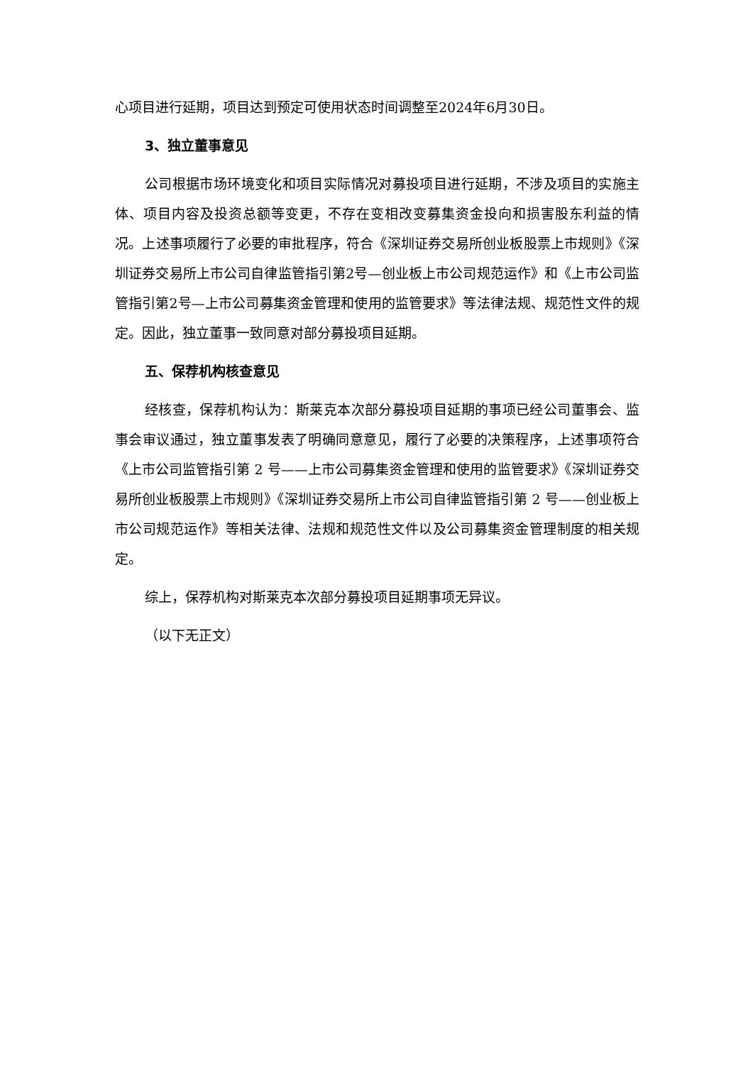心项目进行延期，项目达到预定可使用状态时间调整至2024年6月30日。
3、独立董事意见
公司根据市场环境变化和项目实际情况对募投项目进行延期，不涉及项目的实施主体、项目内容及投资总额等变更，不存在变相改变募集资金投向和损害股东利益的情况。上述事项履行了必要的审批程序，符合《深圳证券交易所创业板股票上市规则》《深圳证券交易所上市公司自律监管指引第2号—创业板上市公司规范运作》和《上市公司监管指引第2号—上市公司募集资金管理和使用的监管要求》等法律法规、规范性文件的规定。因此，独立董事一致同意对部分募投项目延期。
五、保荐机构核查意见
经核查，保荐机构认为：斯莱克本次部分募投项目延期的事项已经公司董事会、监事会审议通过，独立董事发表了明确同意意见，履行了必要的决策程序，上述事项符合《上市公司监管指引第 2 号——上市公司募集资金管理和使用的监管要求》《深圳证券交易所创业板股票上市规则》《深圳证券交易所上市公司自律监管指引第 2 号——创业板上市公司规范运作》等相关法律、法规和规范性文件以及公司募集资金管理制度的相关规定。
综上，保荐机构对斯莱克本次部分募投项目延期事项无异议。
（以下无正文）